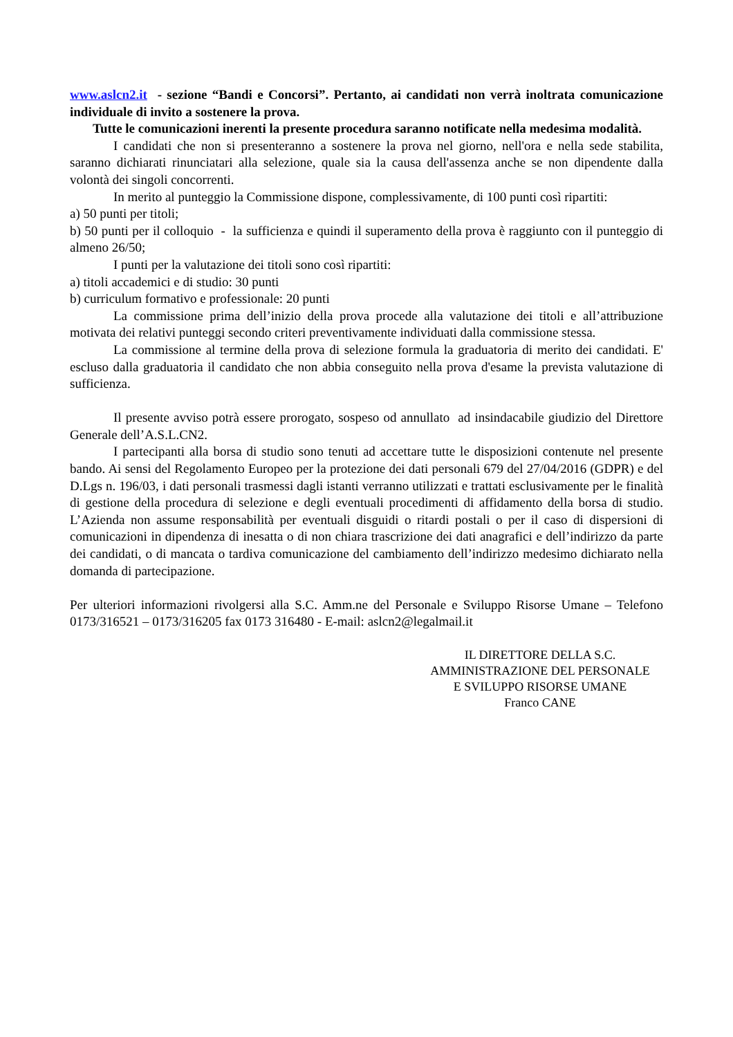www.aslcn2.it - sezione “Bandi e Concorsi”. Pertanto, ai candidati non verrà inoltrata comunicazione individuale di invito a sostenere la prova.
Tutte le comunicazioni inerenti la presente procedura saranno notificate nella medesima modalità.
I candidati che non si presenteranno a sostenere la prova nel giorno, nell'ora e nella sede stabilita, saranno dichiarati rinunciatari alla selezione, quale sia la causa dell'assenza anche se non dipendente dalla volontà dei singoli concorrenti.
In merito al punteggio la Commissione dispone, complessivamente, di 100 punti così ripartiti:
a) 50 punti per titoli;
b) 50 punti per il colloquio - la sufficienza e quindi il superamento della prova è raggiunto con il punteggio di almeno 26/50;
I punti per la valutazione dei titoli sono così ripartiti:
a) titoli accademici e di studio: 30 punti
b) curriculum formativo e professionale: 20 punti
La commissione prima dell’inizio della prova procede alla valutazione dei titoli e all’attribuzione motivata dei relativi punteggi secondo criteri preventivamente individuati dalla commissione stessa.
La commissione al termine della prova di selezione formula la graduatoria di merito dei candidati. E' escluso dalla graduatoria il candidato che non abbia conseguito nella prova d'esame la prevista valutazione di sufficienza.
Il presente avviso potrà essere prorogato, sospeso od annullato ad insindacabile giudizio del Direttore Generale dell’A.S.L.CN2.
I partecipanti alla borsa di studio sono tenuti ad accettare tutte le disposizioni contenute nel presente bando. Ai sensi del Regolamento Europeo per la protezione dei dati personali 679 del 27/04/2016 (GDPR) e del D.Lgs n. 196/03, i dati personali trasmessi dagli istanti verranno utilizzati e trattati esclusivamente per le finalità di gestione della procedura di selezione e degli eventuali procedimenti di affidamento della borsa di studio. L’Azienda non assume responsabilità per eventuali disguidi o ritardi postali o per il caso di dispersioni di comunicazioni in dipendenza di inesatta o di non chiara trascrizione dei dati anagrafici e dell’indirizzo da parte dei candidati, o di mancata o tardiva comunicazione del cambiamento dell’indirizzo medesimo dichiarato nella domanda di partecipazione.
Per ulteriori informazioni rivolgersi alla S.C. Amm.ne del Personale e Sviluppo Risorse Umane – Telefono 0173/316521 – 0173/316205 fax 0173 316480 - E-mail: aslcn2@legalmail.it
IL DIRETTORE DELLA S.C.
AMMINISTRAZIONE DEL PERSONALE
E SVILUPPO RISORSE UMANE
Franco CANE